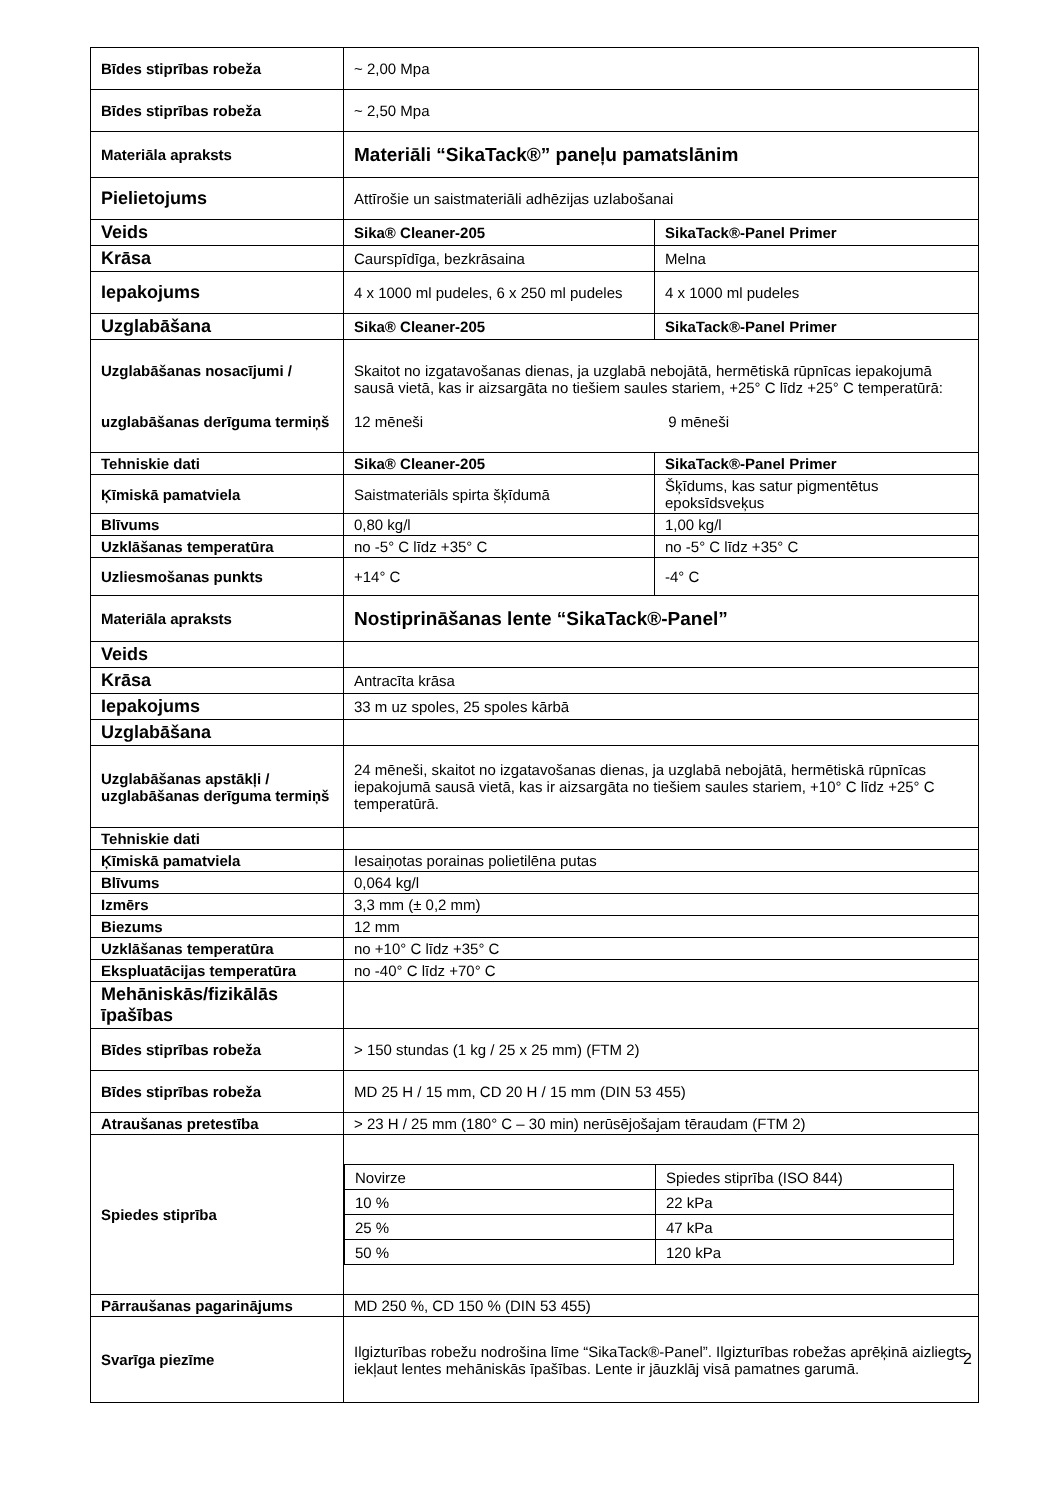| Bīdes stiprības robeža | ~ 2,00 Mpa | |
| Bīdes stiprības robeža | ~ 2,50 Mpa | |
| Materiāla apraksts | Materiāli “SikaTack®” paneļu pamatslānim | |
| Pielietojums | Attīrošie un saistmateriāli adhēzijas uzlabošanai | |
| Veids | Sika® Cleaner-205 | SikaTack®-Panel Primer |
| Krāsa | Caurspīdīga, bezkrāsaina | Melna |
| Iepakojums | 4 x 1000 ml pudeles, 6 x 250 ml pudeles | 4 x 1000 ml pudeles |
| Uzglabāšana | Sika® Cleaner-205 | SikaTack®-Panel Primer |
| Uzglabāšanas nosacījumi / uzglabāšanas derīguma termiņš | Skaitot no izgatavošanas dienas, ja uzglabā nebojātā, hermētiskā rūpnīcas iepakojumā sausā vietā, kas ir aizsargāta no tiešiem saules stariem, +25° C līdz +25° C temperatūrā: 12 mēneši 9 mēneši | |
| Tehniskie dati | Sika® Cleaner-205 | SikaTack®-Panel Primer |
| Ķīmiskā pamatviela | Saistmateriāls spirta šķīdumā | Šķīdums, kas satur pigmentētus epoksīdsveķus |
| Blīvums | 0,80 kg/l | 1,00 kg/l |
| Uzklāšanas temperatūra | no -5° C līdz +35° C | no -5° C līdz +35° C |
| Uzliesmošanas punkts | +14° C | -4° C |
| Materiāla apraksts | Nostiprināšanas lente “SikaTack®-Panel” | |
| Veids | | |
| Krāsa | Antracīta krāsa | |
| Iepakojums | 33 m uz spoles, 25 spoles kārbā | |
| Uzglabāšana | | |
| Uzglabāšanas apstākļi / uzglabāšanas derīguma termiņš | 24 mēneši, skaitot no izgatavošanas dienas, ja uzglabā nebojātā, hermētiskā rūpnīcas iepakojumā sausā vietā, kas ir aizsargāta no tiešiem saules stariem, +10° C līdz +25° C temperatūrā. | |
| Tehniskie dati | | |
| Ķīmiskā pamatviela | Iesaiņotas porainas polietilēna putas | |
| Blīvums | 0,064 kg/l | |
| Izmērs | 3,3 mm (± 0,2 mm) | |
| Biezums | 12 mm | |
| Uzklāšanas temperatūra | no +10° C līdz +35° C | |
| Ekspluatācijas temperatūra | no -40° C līdz +70° C | |
| Mehāniskās/fizikālās īpašības | | |
| Bīdes stiprības robeža | > 150 stundas (1 kg / 25 x 25 mm) (FTM 2) | |
| Bīdes stiprības robeža | MD 25 H / 15 mm, CD 20 H / 15 mm (DIN 53 455) | |
| Atraušanas pretestība | > 23 H / 25 mm (180° C – 30 min) nerūsējošajam tēraudam (FTM 2) | |
| Spiedes stiprība | / Novirze / Spiedes stiprība (ISO 844) / / 10 % / 22 kPa / / 25 % / 47 kPa / / 50 % / 120 kPa / | |
| Pārraušanas pagarinājums | MD 250 %, CD 150 % (DIN 53 455) | |
| Svarīga piezīme | Ilgizturības robežu nodrošina līme “SikaTack®-Panel”. Ilgizturības robežas aprēķinā aizliegts iekļaut lentes mehāniskās īpašības. Lente ir jāuzklāj visā pamatnes garumā. | |
2